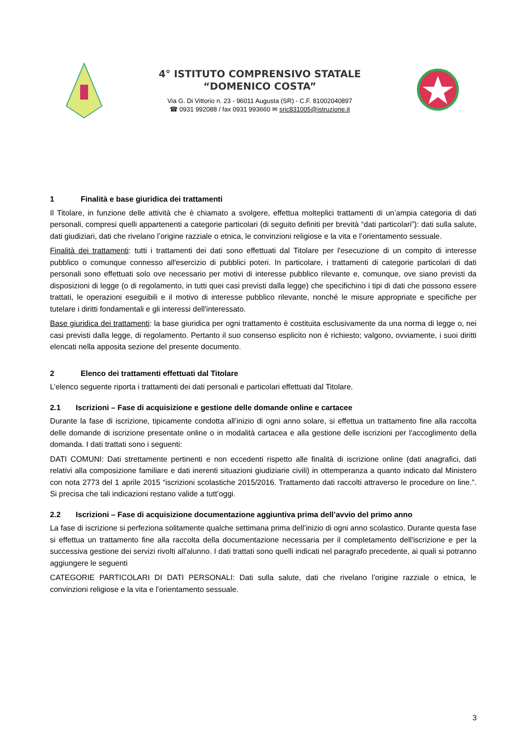4° ISTITUTO COMPRENSIVO STATALE
“DOMENICO COSTA”
Via G. Di Vittorio n. 23 - 96011 Augusta (SR) - C.F. 81002040897
☎ 0931 992088 / fax 0931 993660 ✉ sric831005@istruzione.it
1 Finalità e base giuridica dei trattamenti
Il Titolare, in funzione delle attività che è chiamato a svolgere, effettua molteplici trattamenti di un’ampia categoria di dati personali, compresi quelli appartenenti a categorie particolari (di seguito definiti per brevità “dati particolari”): dati sulla salute, dati giudiziari, dati che rivelano l’origine razziale o etnica, le convinzioni religiose e la vita e l’orientamento sessuale.
Finalità dei trattamenti: tutti i trattamenti dei dati sono effettuati dal Titolare per l'esecuzione di un compito di interesse pubblico o comunque connesso all'esercizio di pubblici poteri. In particolare, i trattamenti di categorie particolari di dati personali sono effettuati solo ove necessario per motivi di interesse pubblico rilevante e, comunque, ove siano previsti da disposizioni di legge (o di regolamento, in tutti quei casi previsti dalla legge) che specifichino i tipi di dati che possono essere trattati, le operazioni eseguibili e il motivo di interesse pubblico rilevante, nonché le misure appropriate e specifiche per tutelare i diritti fondamentali e gli interessi dell'interessato.
Base giuridica dei trattamenti: la base giuridica per ogni trattamento è costituita esclusivamente da una norma di legge o, nei casi previsti dalla legge, di regolamento. Pertanto il suo consenso esplicito non è richiesto; valgono, ovviamente, i suoi diritti elencati nella apposita sezione del presente documento.
2 Elenco dei trattamenti effettuati dal Titolare
L’elenco seguente riporta i trattamenti dei dati personali e particolari effettuati dal Titolare.
2.1 Iscrizioni – Fase di acquisizione e gestione delle domande online e cartacee
Durante la fase di iscrizione, tipicamente condotta all’inizio di ogni anno solare, si effettua un trattamento fine alla raccolta delle domande di iscrizione presentate online o in modalità cartacea e alla gestione delle iscrizioni per l'accoglimento della domanda. I dati trattati sono i seguenti:
DATI COMUNI: Dati strettamente pertinenti e non eccedenti rispetto alle finalità di iscrizione online (dati anagrafici, dati relativi alla composizione familiare e dati inerenti situazioni giudiziarie civili) in ottemperanza a quanto indicato dal Ministero con nota 2773 del 1 aprile 2015 “iscrizioni scolastiche 2015/2016. Trattamento dati raccolti attraverso le procedure on line.”. Si precisa che tali indicazioni restano valide a tutt’oggi.
2.2 Iscrizioni – Fase di acquisizione documentazione aggiuntiva prima dell’avvio del primo anno
La fase di iscrizione si perfeziona solitamente qualche settimana prima dell’inizio di ogni anno scolastico. Durante questa fase si effettua un trattamento fine alla raccolta della documentazione necessaria per il completamento dell'iscrizione e per la successiva gestione dei servizi rivolti all'alunno. I dati trattati sono quelli indicati nel paragrafo precedente, ai quali si potranno aggiungere le seguenti
CATEGORIE PARTICOLARI DI DATI PERSONALI: Dati sulla salute, dati che rivelano l’origine razziale o etnica, le convinzioni religiose e la vita e l’orientamento sessuale.
3